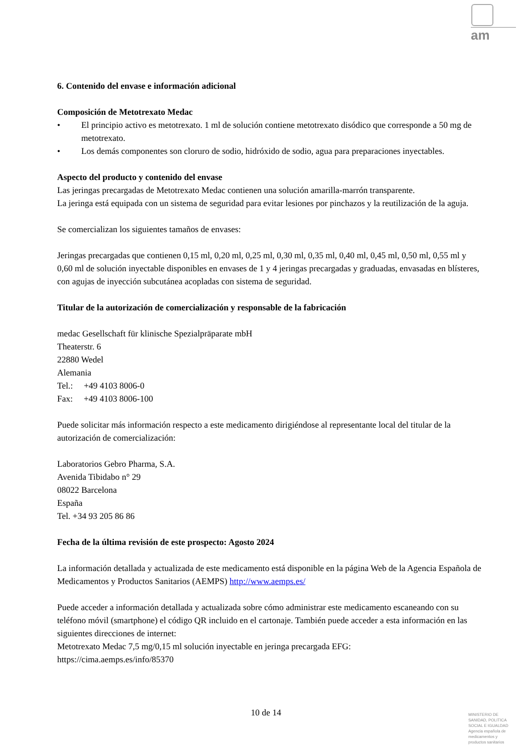am
6. Contenido del envase e información adicional
Composición de Metotrexato Medac
• El principio activo es metotrexato. 1 ml de solución contiene metotrexato disódico que corresponde a 50 mg de metotrexato.
• Los demás componentes son cloruro de sodio, hidróxido de sodio, agua para preparaciones inyectables.
Aspecto del producto y contenido del envase
Las jeringas precargadas de Metotrexato Medac contienen una solución amarilla-marrón transparente.
La jeringa está equipada con un sistema de seguridad para evitar lesiones por pinchazos y la reutilización de la aguja.
Se comercializan los siguientes tamaños de envases:
Jeringas precargadas que contienen 0,15 ml, 0,20 ml, 0,25 ml, 0,30 ml, 0,35 ml, 0,40 ml, 0,45 ml, 0,50 ml, 0,55 ml y 0,60 ml de solución inyectable disponibles en envases de 1 y 4 jeringas precargadas y graduadas, envasadas en blísteres, con agujas de inyección subcutánea acopladas con sistema de seguridad.
Titular de la autorización de comercialización y responsable de la fabricación
medac Gesellschaft für klinische Spezialpräparate mbH
Theaterstr. 6
22880 Wedel
Alemania
Tel.: +49 4103 8006-0
Fax: +49 4103 8006-100
Puede solicitar más información respecto a este medicamento dirigiéndose al representante local del titular de la autorización de comercialización:
Laboratorios Gebro Pharma, S.A.
Avenida Tibidabo n° 29
08022 Barcelona
España
Tel. +34 93 205 86 86
Fecha de la última revisión de este prospecto: Agosto 2024
La información detallada y actualizada de este medicamento está disponible en la página Web de la Agencia Española de Medicamentos y Productos Sanitarios (AEMPS) http://www.aemps.es/
Puede acceder a información detallada y actualizada sobre cómo administrar este medicamento escaneando con su teléfono móvil (smartphone) el código QR incluido en el cartonaje. También puede acceder a esta información en las siguientes direcciones de internet:
Metotrexato Medac 7,5 mg/0,15 ml solución inyectable en jeringa precargada EFG:
https://cima.aemps.es/info/85370
10 de 14
MINISTERIO DE
SANIDAD, POLITICA
SOCIAL E IGUALDAD
Agencia española de
medicamentos y
productos sanitarios